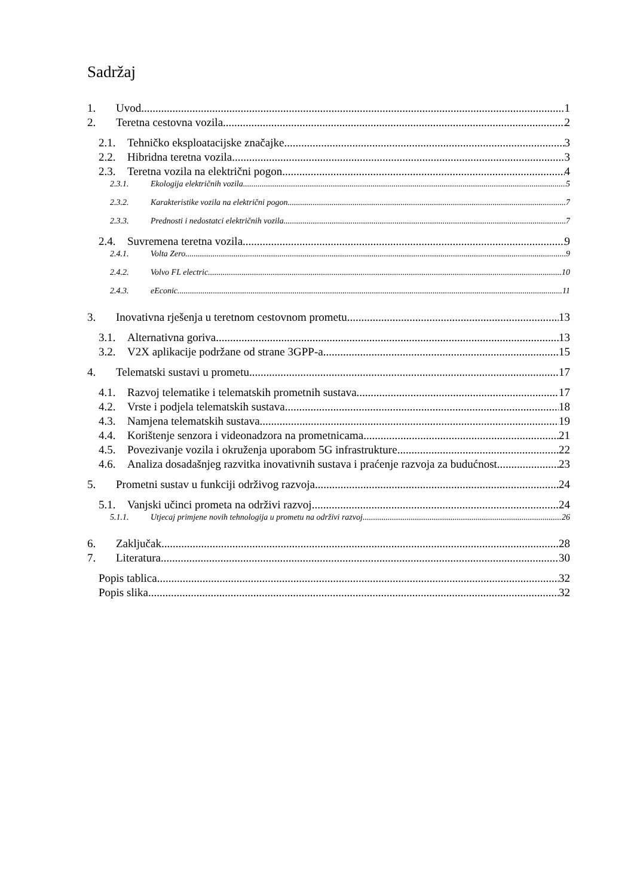Sadržaj
1. Uvod 1
2. Teretna cestovna vozila 2
2.1. Tehničko eksploatacijske značajke 3
2.2. Hibridna teretna vozila 3
2.3. Teretna vozila na električni pogon 4
2.3.1. Ekologija električnih vozila 5
2.3.2. Karakteristike vozila na električni pogon 7
2.3.3. Prednosti i nedostatci električnih vozila 7
2.4. Suvremena teretna vozila 9
2.4.1. Volta Zero 9
2.4.2. Volvo FL electric 10
2.4.3. eEconic 11
3. Inovativna rješenja u teretnom cestovnom prometu 13
3.1. Alternativna goriva 13
3.2. V2X aplikacije podržane od strane 3GPP-a 15
4. Telematski sustavi u prometu 17
4.1. Razvoj telematike i telematskih prometnih sustava 17
4.2. Vrste i podjela telematskih sustava 18
4.3. Namjena telematskih sustava 19
4.4. Korištenje senzora i videonadzora na prometnicama 21
4.5. Povezivanje vozila i okruženja uporabom 5G infrastrukture 22
4.6. Analiza dosadašnjeg razvitka inovativnih sustava i praćenje razvoja za budućnost 23
5. Prometni sustav u funkciji održivog razvoja 24
5.1. Vanjski učinci prometa na održivi razvoj 24
5.1.1. Utjecaj primjene novih tehnologija u prometu na održivi razvoj 26
6. Zaključak 28
7. Literatura 30
Popis tablica 32
Popis slika 32